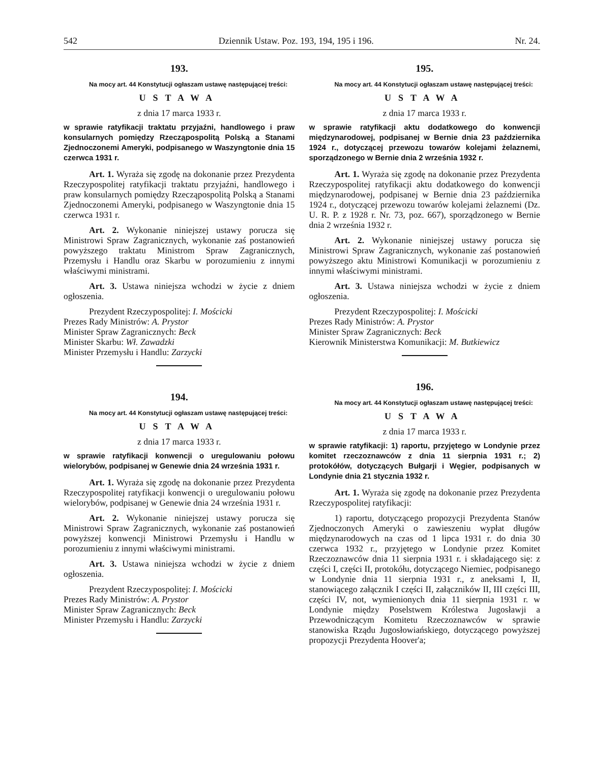542 Dziennik Ustaw. Poz. 193, 194, 195 i 196. Nr. 24.
193.
Na mocy art. 44 Konstytucji ogłaszam ustawę następującej treści:
USTAWA
z dnia 17 marca 1933 r.
w sprawie ratyfikacji traktatu przyjaźni, handlowego i praw konsularnych pomiędzy Rzecząpospolitą Polską a Stanami Zjednoczonemi Ameryki, podpisanego w Waszyngtonie dnia 15 czerwca 1931 r.
Art. 1. Wyraża się zgodę na dokonanie przez Prezydenta Rzeczypospolitej ratyfikacji traktatu przyjaźni, handlowego i praw konsularnych pomiędzy Rzecząpospolitą Polską a Stanami Zjednoczonemi Ameryki, podpisanego w Waszyngtonie dnia 15 czerwca 1931 r.
Art. 2. Wykonanie niniejszej ustawy porucza się Ministrowi Spraw Zagranicznych, wykonanie zaś postanowień powyższego traktatu Ministrom Spraw Zagranicznych, Przemysłu i Handlu oraz Skarbu w porozumieniu z innymi właściwymi ministrami.
Art. 3. Ustawa niniejsza wchodzi w życie z dniem ogłoszenia.
Prezydent Rzeczypospolitej: I. Mościcki
Prezes Rady Ministrów: A. Prystor
Minister Spraw Zagranicznych: Beck
Minister Skarbu: Wł. Zawadzki
Minister Przemysłu i Handlu: Zarzycki
194.
Na mocy art. 44 Konstytucji ogłaszam ustawę następującej treści:
USTAWA
z dnia 17 marca 1933 r.
w sprawie ratyfikacji konwencji o uregulowaniu połowu wielorybów, podpisanej w Genewie dnia 24 września 1931 r.
Art. 1. Wyraża się zgodę na dokonanie przez Prezydenta Rzeczypospolitej ratyfikacji konwencji o uregulowaniu połowu wielorybów, podpisanej w Genewie dnia 24 września 1931 r.
Art. 2. Wykonanie niniejszej ustawy porucza się Ministrowi Spraw Zagranicznych, wykonanie zaś postanowień powyższej konwencji Ministrowi Przemysłu i Handlu w porozumieniu z innymi właściwymi ministrami.
Art. 3. Ustawa niniejsza wchodzi w życie z dniem ogłoszenia.
Prezydent Rzeczypospolitej: I. Mościcki
Prezes Rady Ministrów: A. Prystor
Minister Spraw Zagranicznych: Beck
Minister Przemysłu i Handlu: Zarzycki
195.
Na mocy art. 44 Konstytucji ogłaszam ustawę następującej treści:
USTAWA
z dnia 17 marca 1933 r.
w sprawie ratyfikacji aktu dodatkowego do konwencji międzynarodowej, podpisanej w Bernie dnia 23 października 1924 r., dotyczącej przewozu towarów kolejami żelaznemi, sporządzonego w Bernie dnia 2 września 1932 r.
Art. 1. Wyraża się zgodę na dokonanie przez Prezydenta Rzeczypospolitej ratyfikacji aktu dodatkowego do konwencji międzynarodowej, podpisanej w Bernie dnia 23 października 1924 r., dotyczącej przewozu towarów kolejami żelaznemi (Dz. U. R. P. z 1928 r. Nr. 73, poz. 667), sporządzonego w Bernie dnia 2 września 1932 r.
Art. 2. Wykonanie niniejszej ustawy porucza się Ministrowi Spraw Zagranicznych, wykonanie zaś postanowień powyższego aktu Ministrowi Komunikacji w porozumieniu z innymi właściwymi ministrami.
Art. 3. Ustawa niniejsza wchodzi w życie z dniem ogłoszenia.
Prezydent Rzeczypospolitej: I. Mościcki
Prezes Rady Ministrów: A. Prystor
Minister Spraw Zagranicznych: Beck
Kierownik Ministerstwa Komunikacji: M. Butkiewicz
196.
Na mocy art. 44 Konstytucji ogłaszam ustawę następującej treści:
USTAWA
z dnia 17 marca 1933 r.
w sprawie ratyfikacji: 1) raportu, przyjętego w Londynie przez komitet rzeczoznawców z dnia 11 sierpnia 1931 r.; 2) protokółów, dotyczących Bułgarji i Węgier, podpisanych w Londynie dnia 21 stycznia 1932 r.
Art. 1. Wyraża się zgodę na dokonanie przez Prezydenta Rzeczypospolitej ratyfikacji:
1) raportu, dotyczącego propozycji Prezydenta Stanów Zjednoczonych Ameryki o zawieszeniu wypłat długów międzynarodowych na czas od 1 lipca 1931 r. do dnia 30 czerwca 1932 r., przyjętego w Londynie przez Komitet Rzeczoznawców dnia 11 sierpnia 1931 r. i składającego się: z części I, części II, protokółu, dotyczącego Niemiec, podpisanego w Londynie dnia 11 sierpnia 1931 r., z aneksami I, II, stanowiącego załącznik I części II, załączników II, III części III, części IV, not, wymienionych dnia 11 sierpnia 1931 r. w Londynie między Poselstwem Królestwa Jugosławji a Przewodniczącym Komitetu Rzeczoznawców w sprawie stanowiska Rządu Jugosłowiańskiego, dotyczącego powyższej propozycji Prezydenta Hoover'a;